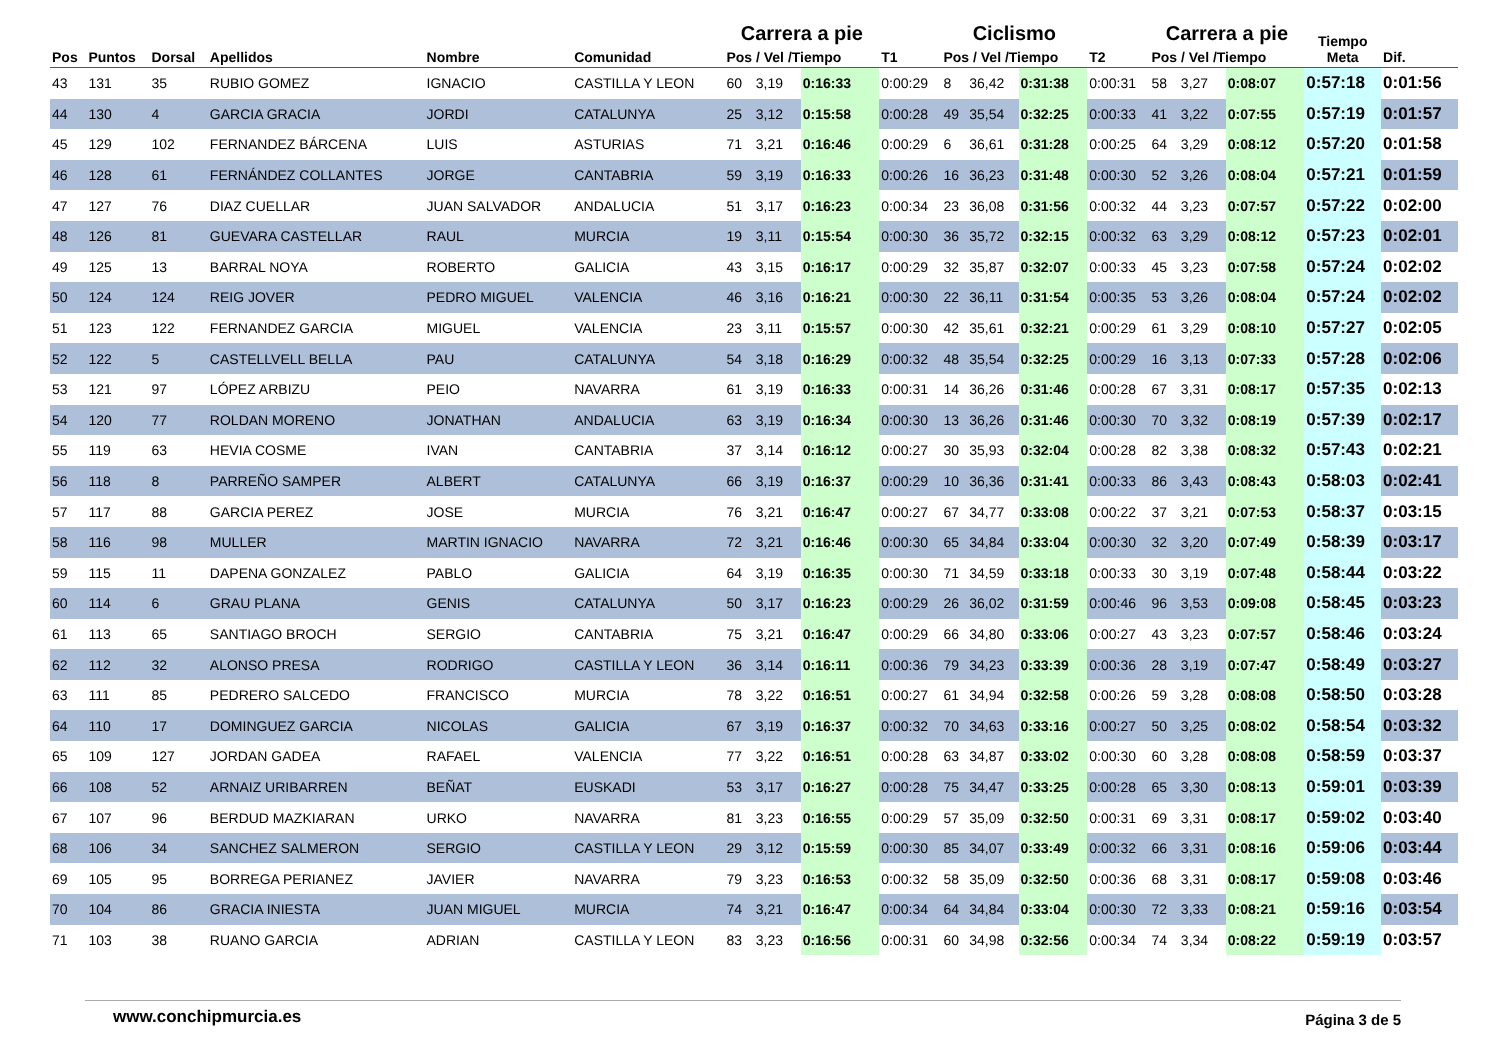| Pos | Puntos | Dorsal | Apellidos | Nombre | Comunidad | Carrera a pie | | | T1 | Ciclismo | | | T2 | Carrera a pie | | | Tiempo Meta | Dif. |
| --- | --- | --- | --- | --- | --- | --- | --- | --- | --- | --- | --- | --- | --- | --- | --- | --- | --- | --- |
| | | | | | | Pos / Vel /Tiempo | | | | Pos / Vel /Tiempo | | | | Pos / Vel /Tiempo | | | | |
| 43 | 131 | 35 | RUBIO GOMEZ | IGNACIO | CASTILLA Y LEON | 60 | 3,19 | 0:16:33 | 0:00:29 | 8 | 36,42 | 0:31:38 | 0:00:31 | 58 | 3,27 | 0:08:07 | 0:57:18 | 0:01:56 |
| 44 | 130 | 4 | GARCIA GRACIA | JORDI | CATALUNYA | 25 | 3,12 | 0:15:58 | 0:00:28 | 49 | 35,54 | 0:32:25 | 0:00:33 | 41 | 3,22 | 0:07:55 | 0:57:19 | 0:01:57 |
| 45 | 129 | 102 | FERNANDEZ BÁRCENA | LUIS | ASTURIAS | 71 | 3,21 | 0:16:46 | 0:00:29 | 6 | 36,61 | 0:31:28 | 0:00:25 | 64 | 3,29 | 0:08:12 | 0:57:20 | 0:01:58 |
| 46 | 128 | 61 | FERNÁNDEZ COLLANTES | JORGE | CANTABRIA | 59 | 3,19 | 0:16:33 | 0:00:26 | 16 | 36,23 | 0:31:48 | 0:00:30 | 52 | 3,26 | 0:08:04 | 0:57:21 | 0:01:59 |
| 47 | 127 | 76 | DIAZ CUELLAR | JUAN SALVADOR | ANDALUCIA | 51 | 3,17 | 0:16:23 | 0:00:34 | 23 | 36,08 | 0:31:56 | 0:00:32 | 44 | 3,23 | 0:07:57 | 0:57:22 | 0:02:00 |
| 48 | 126 | 81 | GUEVARA CASTELLAR | RAUL | MURCIA | 19 | 3,11 | 0:15:54 | 0:00:30 | 36 | 35,72 | 0:32:15 | 0:00:32 | 63 | 3,29 | 0:08:12 | 0:57:23 | 0:02:01 |
| 49 | 125 | 13 | BARRAL NOYA | ROBERTO | GALICIA | 43 | 3,15 | 0:16:17 | 0:00:29 | 32 | 35,87 | 0:32:07 | 0:00:33 | 45 | 3,23 | 0:07:58 | 0:57:24 | 0:02:02 |
| 50 | 124 | 124 | REIG JOVER | PEDRO MIGUEL | VALENCIA | 46 | 3,16 | 0:16:21 | 0:00:30 | 22 | 36,11 | 0:31:54 | 0:00:35 | 53 | 3,26 | 0:08:04 | 0:57:24 | 0:02:02 |
| 51 | 123 | 122 | FERNANDEZ GARCIA | MIGUEL | VALENCIA | 23 | 3,11 | 0:15:57 | 0:00:30 | 42 | 35,61 | 0:32:21 | 0:00:29 | 61 | 3,29 | 0:08:10 | 0:57:27 | 0:02:05 |
| 52 | 122 | 5 | CASTELLVELL BELLA | PAU | CATALUNYA | 54 | 3,18 | 0:16:29 | 0:00:32 | 48 | 35,54 | 0:32:25 | 0:00:29 | 16 | 3,13 | 0:07:33 | 0:57:28 | 0:02:06 |
| 53 | 121 | 97 | LÓPEZ ARBIZU | PEIO | NAVARRA | 61 | 3,19 | 0:16:33 | 0:00:31 | 14 | 36,26 | 0:31:46 | 0:00:28 | 67 | 3,31 | 0:08:17 | 0:57:35 | 0:02:13 |
| 54 | 120 | 77 | ROLDAN MORENO | JONATHAN | ANDALUCIA | 63 | 3,19 | 0:16:34 | 0:00:30 | 13 | 36,26 | 0:31:46 | 0:00:30 | 70 | 3,32 | 0:08:19 | 0:57:39 | 0:02:17 |
| 55 | 119 | 63 | HEVIA COSME | IVAN | CANTABRIA | 37 | 3,14 | 0:16:12 | 0:00:27 | 30 | 35,93 | 0:32:04 | 0:00:28 | 82 | 3,38 | 0:08:32 | 0:57:43 | 0:02:21 |
| 56 | 118 | 8 | PARREÑO SAMPER | ALBERT | CATALUNYA | 66 | 3,19 | 0:16:37 | 0:00:29 | 10 | 36,36 | 0:31:41 | 0:00:33 | 86 | 3,43 | 0:08:43 | 0:58:03 | 0:02:41 |
| 57 | 117 | 88 | GARCIA PEREZ | JOSE | MURCIA | 76 | 3,21 | 0:16:47 | 0:00:27 | 67 | 34,77 | 0:33:08 | 0:00:22 | 37 | 3,21 | 0:07:53 | 0:58:37 | 0:03:15 |
| 58 | 116 | 98 | MULLER | MARTIN IGNACIO | NAVARRA | 72 | 3,21 | 0:16:46 | 0:00:30 | 65 | 34,84 | 0:33:04 | 0:00:30 | 32 | 3,20 | 0:07:49 | 0:58:39 | 0:03:17 |
| 59 | 115 | 11 | DAPENA GONZALEZ | PABLO | GALICIA | 64 | 3,19 | 0:16:35 | 0:00:30 | 71 | 34,59 | 0:33:18 | 0:00:33 | 30 | 3,19 | 0:07:48 | 0:58:44 | 0:03:22 |
| 60 | 114 | 6 | GRAU PLANA | GENIS | CATALUNYA | 50 | 3,17 | 0:16:23 | 0:00:29 | 26 | 36,02 | 0:31:59 | 0:00:46 | 96 | 3,53 | 0:09:08 | 0:58:45 | 0:03:23 |
| 61 | 113 | 65 | SANTIAGO BROCH | SERGIO | CANTABRIA | 75 | 3,21 | 0:16:47 | 0:00:29 | 66 | 34,80 | 0:33:06 | 0:00:27 | 43 | 3,23 | 0:07:57 | 0:58:46 | 0:03:24 |
| 62 | 112 | 32 | ALONSO PRESA | RODRIGO | CASTILLA Y LEON | 36 | 3,14 | 0:16:11 | 0:00:36 | 79 | 34,23 | 0:33:39 | 0:00:36 | 28 | 3,19 | 0:07:47 | 0:58:49 | 0:03:27 |
| 63 | 111 | 85 | PEDRERO SALCEDO | FRANCISCO | MURCIA | 78 | 3,22 | 0:16:51 | 0:00:27 | 61 | 34,94 | 0:32:58 | 0:00:26 | 59 | 3,28 | 0:08:08 | 0:58:50 | 0:03:28 |
| 64 | 110 | 17 | DOMINGUEZ GARCIA | NICOLAS | GALICIA | 67 | 3,19 | 0:16:37 | 0:00:32 | 70 | 34,63 | 0:33:16 | 0:00:27 | 50 | 3,25 | 0:08:02 | 0:58:54 | 0:03:32 |
| 65 | 109 | 127 | JORDAN GADEA | RAFAEL | VALENCIA | 77 | 3,22 | 0:16:51 | 0:00:28 | 63 | 34,87 | 0:33:02 | 0:00:30 | 60 | 3,28 | 0:08:08 | 0:58:59 | 0:03:37 |
| 66 | 108 | 52 | ARNAIZ URIBARREN | BEÑAT | EUSKADI | 53 | 3,17 | 0:16:27 | 0:00:28 | 75 | 34,47 | 0:33:25 | 0:00:28 | 65 | 3,30 | 0:08:13 | 0:59:01 | 0:03:39 |
| 67 | 107 | 96 | BERDUD MAZKIARAN | URKO | NAVARRA | 81 | 3,23 | 0:16:55 | 0:00:29 | 57 | 35,09 | 0:32:50 | 0:00:31 | 69 | 3,31 | 0:08:17 | 0:59:02 | 0:03:40 |
| 68 | 106 | 34 | SANCHEZ SALMERON | SERGIO | CASTILLA Y LEON | 29 | 3,12 | 0:15:59 | 0:00:30 | 85 | 34,07 | 0:33:49 | 0:00:32 | 66 | 3,31 | 0:08:16 | 0:59:06 | 0:03:44 |
| 69 | 105 | 95 | BORREGA PERIANEZ | JAVIER | NAVARRA | 79 | 3,23 | 0:16:53 | 0:00:32 | 58 | 35,09 | 0:32:50 | 0:00:36 | 68 | 3,31 | 0:08:17 | 0:59:08 | 0:03:46 |
| 70 | 104 | 86 | GRACIA INIESTA | JUAN MIGUEL | MURCIA | 74 | 3,21 | 0:16:47 | 0:00:34 | 64 | 34,84 | 0:33:04 | 0:00:30 | 72 | 3,33 | 0:08:21 | 0:59:16 | 0:03:54 |
| 71 | 103 | 38 | RUANO GARCIA | ADRIAN | CASTILLA Y LEON | 83 | 3,23 | 0:16:56 | 0:00:31 | 60 | 34,98 | 0:32:56 | 0:00:34 | 74 | 3,34 | 0:08:22 | 0:59:19 | 0:03:57 |
www.conchipmurcia.es Página 3 de 5